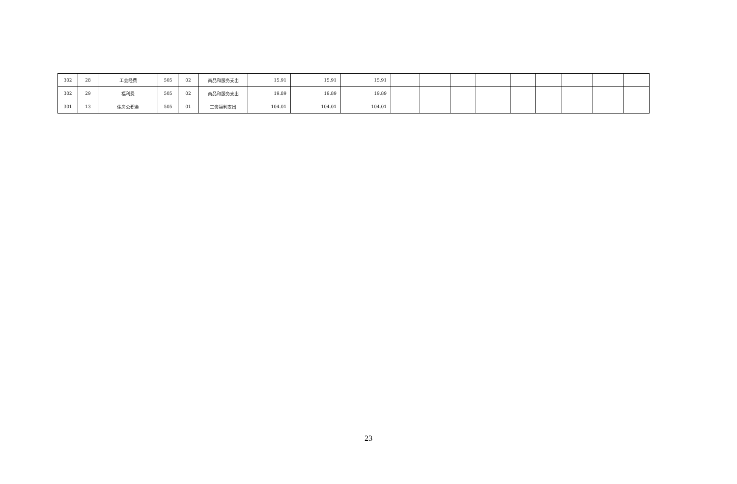| 302 | 28 | 工会经费 | 505 | 02 | 商品和服务支出 | 15.91 | 15.91 | 15.91 | | | | | | | | | |
| 302 | 29 | 福利费 | 505 | 02 | 商品和服务支出 | 19.89 | 19.89 | 19.89 | | | | | | | | | |
| 301 | 13 | 住房公积金 | 505 | 01 | 工资福利支出 | 104.01 | 104.01 | 104.01 | | | | | | | | | |
23